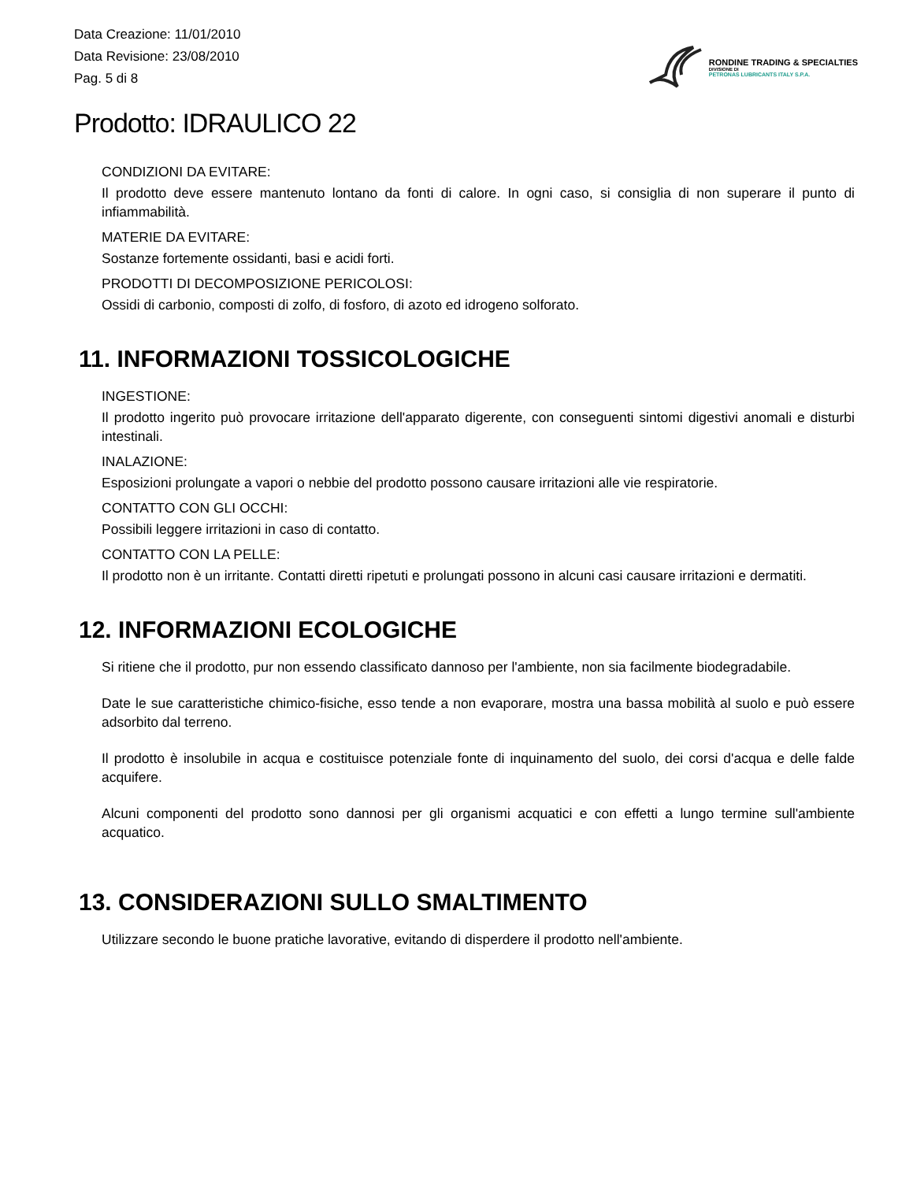Data Creazione: 11/01/2010
Data Revisione: 23/08/2010
Pag. 5 di 8
RONDINE TRADING & SPECIALTIES
DIVISIONE DI
PETRONAS LUBRICANTS ITALY S.P.A.
Prodotto: IDRAULICO 22
CONDIZIONI DA EVITARE:
Il prodotto deve essere mantenuto lontano da fonti di calore. In ogni caso, si consiglia di non superare il punto di infiammabilità.
MATERIE DA EVITARE:
Sostanze fortemente ossidanti, basi e acidi forti.
PRODOTTI DI DECOMPOSIZIONE PERICOLOSI:
Ossidi di carbonio, composti di zolfo, di fosforo, di azoto ed idrogeno solforato.
11. INFORMAZIONI TOSSICOLOGICHE
INGESTIONE:
Il prodotto ingerito può provocare irritazione dell'apparato digerente, con conseguenti sintomi digestivi anomali e disturbi intestinali.
INALAZIONE:
Esposizioni prolungate a vapori o nebbie del prodotto possono causare irritazioni alle vie respiratorie.
CONTATTO CON GLI OCCHI:
Possibili leggere irritazioni in caso di contatto.
CONTATTO CON LA PELLE:
Il prodotto non è un irritante. Contatti diretti ripetuti e prolungati possono in alcuni casi causare irritazioni e dermatiti.
12. INFORMAZIONI ECOLOGICHE
Si ritiene che il prodotto, pur non essendo classificato dannoso per l'ambiente, non sia facilmente biodegradabile.
Date le sue caratteristiche chimico-fisiche, esso tende a non evaporare, mostra una bassa mobilità al suolo e può essere adsorbito dal terreno.
Il prodotto è insolubile in acqua e costituisce potenziale fonte di inquinamento del suolo, dei corsi d'acqua e delle falde acquifere.
Alcuni componenti del prodotto sono dannosi per gli organismi acquatici e con effetti a lungo termine sull'ambiente acquatico.
13. CONSIDERAZIONI SULLO SMALTIMENTO
Utilizzare secondo le buone pratiche lavorative, evitando di disperdere il prodotto nell'ambiente.